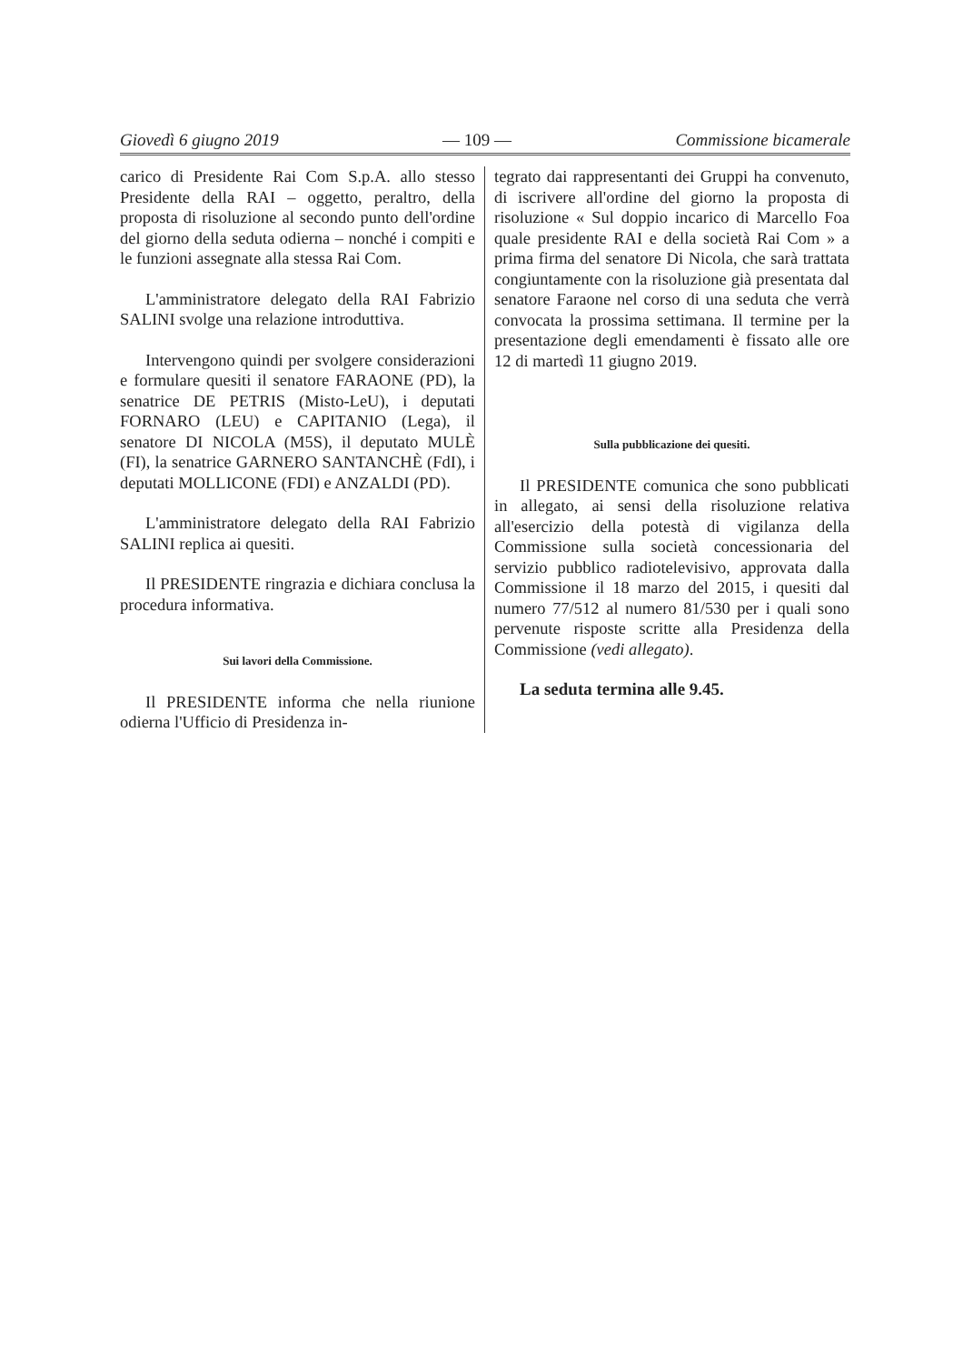Giovedì 6 giugno 2019 — 109 — Commissione bicamerale
carico di Presidente Rai Com S.p.A. allo stesso Presidente della RAI – oggetto, peraltro, della proposta di risoluzione al secondo punto dell'ordine del giorno della seduta odierna – nonché i compiti e le funzioni assegnate alla stessa Rai Com.
L'amministratore delegato della RAI Fabrizio SALINI svolge una relazione introduttiva.
Intervengono quindi per svolgere considerazioni e formulare quesiti il senatore FARAONE (PD), la senatrice DE PETRIS (Misto-LeU), i deputati FORNARO (LEU) e CAPITANIO (Lega), il senatore DI NICOLA (M5S), il deputato MULÈ (FI), la senatrice GARNERO SANTANCHÈ (FdI), i deputati MOLLICONE (FDI) e ANZALDI (PD).
L'amministratore delegato della RAI Fabrizio SALINI replica ai quesiti.
Il PRESIDENTE ringrazia e dichiara conclusa la procedura informativa.
Sui lavori della Commissione.
Il PRESIDENTE informa che nella riunione odierna l'Ufficio di Presidenza in-
tegrato dai rappresentanti dei Gruppi ha convenuto, di iscrivere all'ordine del giorno la proposta di risoluzione « Sul doppio incarico di Marcello Foa quale presidente RAI e della società Rai Com » a prima firma del senatore Di Nicola, che sarà trattata congiuntamente con la risoluzione già presentata dal senatore Faraone nel corso di una seduta che verrà convocata la prossima settimana. Il termine per la presentazione degli emendamenti è fissato alle ore 12 di martedì 11 giugno 2019.
Sulla pubblicazione dei quesiti.
Il PRESIDENTE comunica che sono pubblicati in allegato, ai sensi della risoluzione relativa all'esercizio della potestà di vigilanza della Commissione sulla società concessionaria del servizio pubblico radiotelevisivo, approvata dalla Commissione il 18 marzo del 2015, i quesiti dal numero 77/512 al numero 81/530 per i quali sono pervenute risposte scritte alla Presidenza della Commissione (vedi allegato).
La seduta termina alle 9.45.